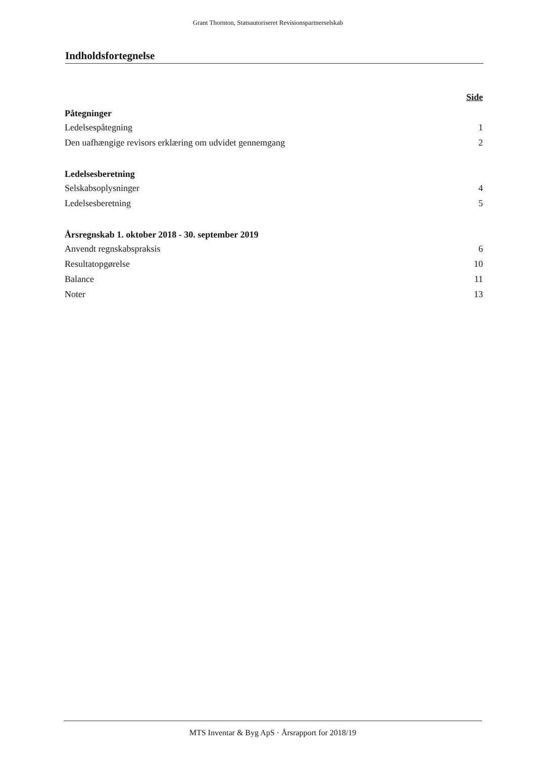Grant Thornton, Statsautoriseret Revisionspartnerselskab
Indholdsfortegnelse
Side
Påtegninger
Ledelsespåtegning 1
Den uafhængige revisors erklæring om udvidet gennemgang 2
Ledelsesberetning
Selskabsoplysninger 4
Ledelsesberetning 5
Årsregnskab 1. oktober 2018 - 30. september 2019
Anvendt regnskabspraksis 6
Resultatopgørelse 10
Balance 11
Noter 13
MTS Inventar & Byg ApS · Årsrapport for 2018/19